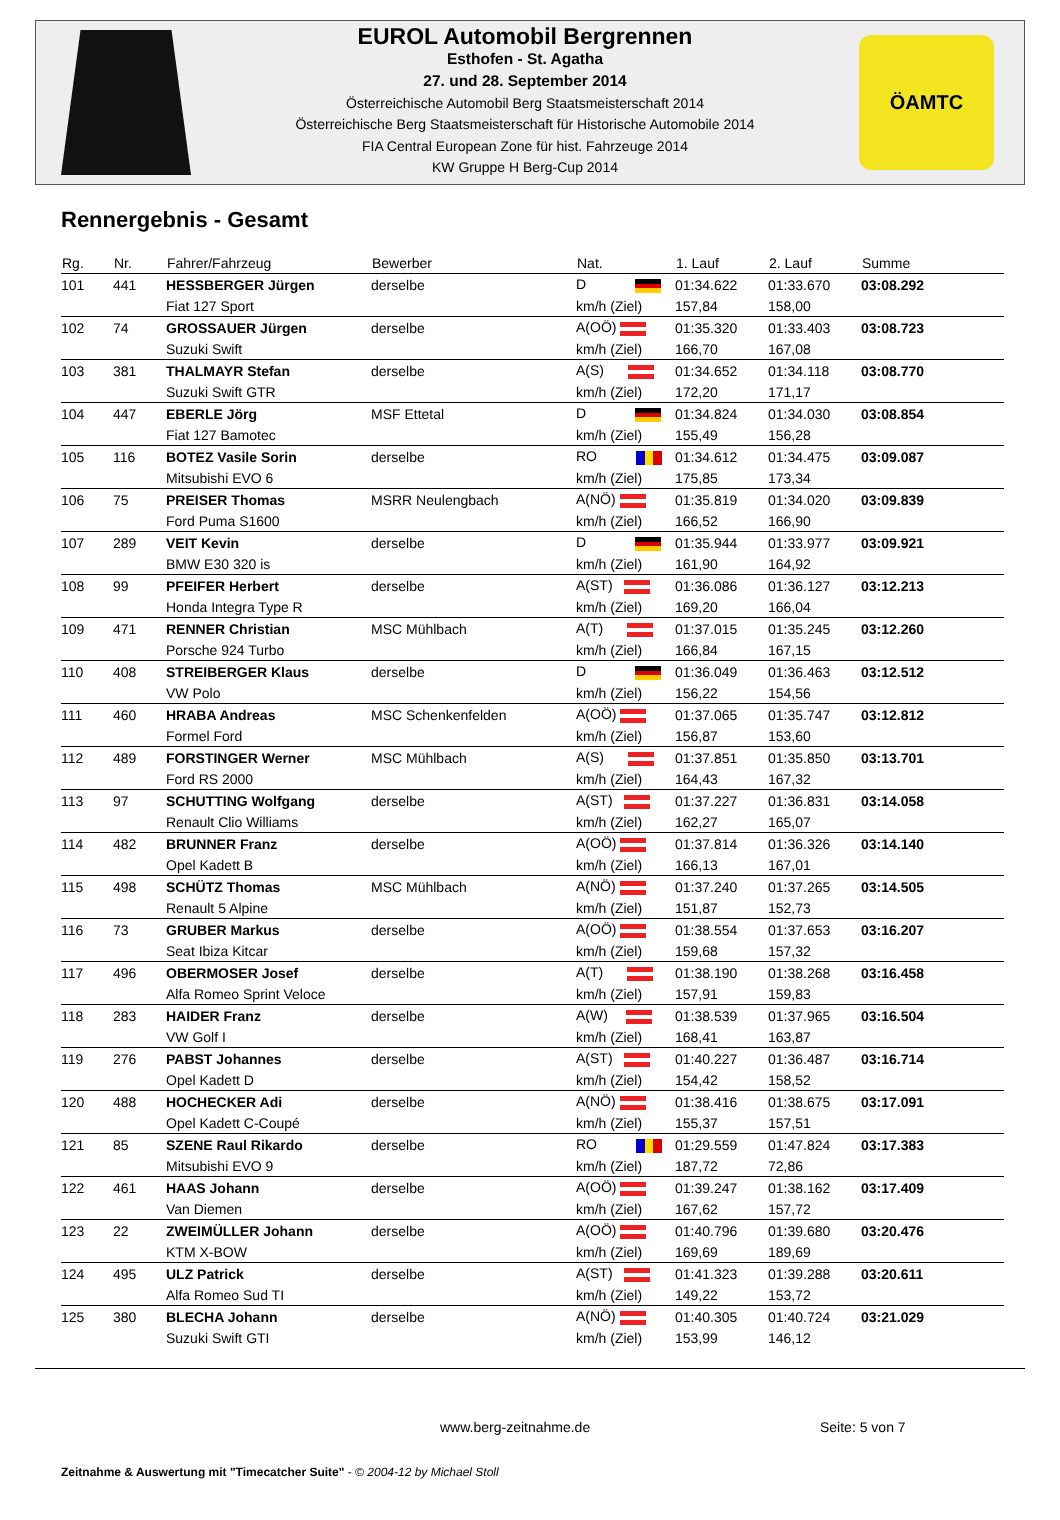EUROL Automobil Bergrennen
Esthofen - St. Agatha
27. und 28. September 2014
Österreichische Automobil Berg Staatsmeisterschaft 2014
Österreichische Berg Staatsmeisterschaft für Historische Automobile 2014
FIA Central European Zone für hist. Fahrzeuge 2014
KW Gruppe H Berg-Cup 2014
ÖAMTC
Rennergebnis - Gesamt
| Rg. | Nr. | Fahrer/Fahrzeug | Bewerber | Nat. | 1. Lauf | 2. Lauf | Summe |
| --- | --- | --- | --- | --- | --- | --- | --- |
| 101 | 441 | HESSBERGER Jürgen | derselbe | D | 01:34.622 | 01:33.670 | 03:08.292 |
| | | Fiat 127 Sport | | km/h (Ziel) | 157,84 | 158,00 | |
| 102 | 74 | GROSSAUER Jürgen | derselbe | A(OÖ) | 01:35.320 | 01:33.403 | 03:08.723 |
| | | Suzuki Swift | | km/h (Ziel) | 166,70 | 167,08 | |
| 103 | 381 | THALMAYR Stefan | derselbe | A(S) | 01:34.652 | 01:34.118 | 03:08.770 |
| | | Suzuki Swift GTR | | km/h (Ziel) | 172,20 | 171,17 | |
| 104 | 447 | EBERLE Jörg | MSF Ettetal | D | 01:34.824 | 01:34.030 | 03:08.854 |
| | | Fiat 127 Bamotec | | km/h (Ziel) | 155,49 | 156,28 | |
| 105 | 116 | BOTEZ Vasile Sorin | derselbe | RO | 01:34.612 | 01:34.475 | 03:09.087 |
| | | Mitsubishi EVO 6 | | km/h (Ziel) | 175,85 | 173,34 | |
| 106 | 75 | PREISER Thomas | MSRR Neulengbach | A(NÖ) | 01:35.819 | 01:34.020 | 03:09.839 |
| | | Ford Puma S1600 | | km/h (Ziel) | 166,52 | 166,90 | |
| 107 | 289 | VEIT Kevin | derselbe | D | 01:35.944 | 01:33.977 | 03:09.921 |
| | | BMW E30 320 is | | km/h (Ziel) | 161,90 | 164,92 | |
| 108 | 99 | PFEIFER Herbert | derselbe | A(ST) | 01:36.086 | 01:36.127 | 03:12.213 |
| | | Honda Integra Type R | | km/h (Ziel) | 169,20 | 166,04 | |
| 109 | 471 | RENNER Christian | MSC Mühlbach | A(T) | 01:37.015 | 01:35.245 | 03:12.260 |
| | | Porsche 924 Turbo | | km/h (Ziel) | 166,84 | 167,15 | |
| 110 | 408 | STREIBERGER Klaus | derselbe | D | 01:36.049 | 01:36.463 | 03:12.512 |
| | | VW Polo | | km/h (Ziel) | 156,22 | 154,56 | |
| 111 | 460 | HRABA Andreas | MSC Schenkenfelden | A(OÖ) | 01:37.065 | 01:35.747 | 03:12.812 |
| | | Formel Ford | | km/h (Ziel) | 156,87 | 153,60 | |
| 112 | 489 | FORSTINGER Werner | MSC Mühlbach | A(S) | 01:37.851 | 01:35.850 | 03:13.701 |
| | | Ford RS 2000 | | km/h (Ziel) | 164,43 | 167,32 | |
| 113 | 97 | SCHUTTING Wolfgang | derselbe | A(ST) | 01:37.227 | 01:36.831 | 03:14.058 |
| | | Renault Clio Williams | | km/h (Ziel) | 162,27 | 165,07 | |
| 114 | 482 | BRUNNER Franz | derselbe | A(OÖ) | 01:37.814 | 01:36.326 | 03:14.140 |
| | | Opel Kadett B | | km/h (Ziel) | 166,13 | 167,01 | |
| 115 | 498 | SCHÜTZ Thomas | MSC Mühlbach | A(NÖ) | 01:37.240 | 01:37.265 | 03:14.505 |
| | | Renault 5 Alpine | | km/h (Ziel) | 151,87 | 152,73 | |
| 116 | 73 | GRUBER Markus | derselbe | A(OÖ) | 01:38.554 | 01:37.653 | 03:16.207 |
| | | Seat Ibiza Kitcar | | km/h (Ziel) | 159,68 | 157,32 | |
| 117 | 496 | OBERMOSER Josef | derselbe | A(T) | 01:38.190 | 01:38.268 | 03:16.458 |
| | | Alfa Romeo Sprint Veloce | | km/h (Ziel) | 157,91 | 159,83 | |
| 118 | 283 | HAIDER Franz | derselbe | A(W) | 01:38.539 | 01:37.965 | 03:16.504 |
| | | VW Golf I | | km/h (Ziel) | 168,41 | 163,87 | |
| 119 | 276 | PABST Johannes | derselbe | A(ST) | 01:40.227 | 01:36.487 | 03:16.714 |
| | | Opel Kadett D | | km/h (Ziel) | 154,42 | 158,52 | |
| 120 | 488 | HOCHECKER Adi | derselbe | A(NÖ) | 01:38.416 | 01:38.675 | 03:17.091 |
| | | Opel Kadett C-Coupé | | km/h (Ziel) | 155,37 | 157,51 | |
| 121 | 85 | SZENE Raul Rikardo | derselbe | RO | 01:29.559 | 01:47.824 | 03:17.383 |
| | | Mitsubishi EVO 9 | | km/h (Ziel) | 187,72 | 72,86 | |
| 122 | 461 | HAAS Johann | derselbe | A(OÖ) | 01:39.247 | 01:38.162 | 03:17.409 |
| | | Van Diemen | | km/h (Ziel) | 167,62 | 157,72 | |
| 123 | 22 | ZWEIMÜLLER Johann | derselbe | A(OÖ) | 01:40.796 | 01:39.680 | 03:20.476 |
| | | KTM X-BOW | | km/h (Ziel) | 169,69 | 189,69 | |
| 124 | 495 | ULZ Patrick | derselbe | A(ST) | 01:41.323 | 01:39.288 | 03:20.611 |
| | | Alfa Romeo Sud TI | | km/h (Ziel) | 149,22 | 153,72 | |
| 125 | 380 | BLECHA Johann | derselbe | A(NÖ) | 01:40.305 | 01:40.724 | 03:21.029 |
| | | Suzuki Swift GTI | | km/h (Ziel) | 153,99 | 146,12 | |
www.berg-zeitnahme.de Seite: 5 von 7
Zeitnahme & Auswertung mit "Timecatcher Suite" - © 2004-12 by Michael Stoll